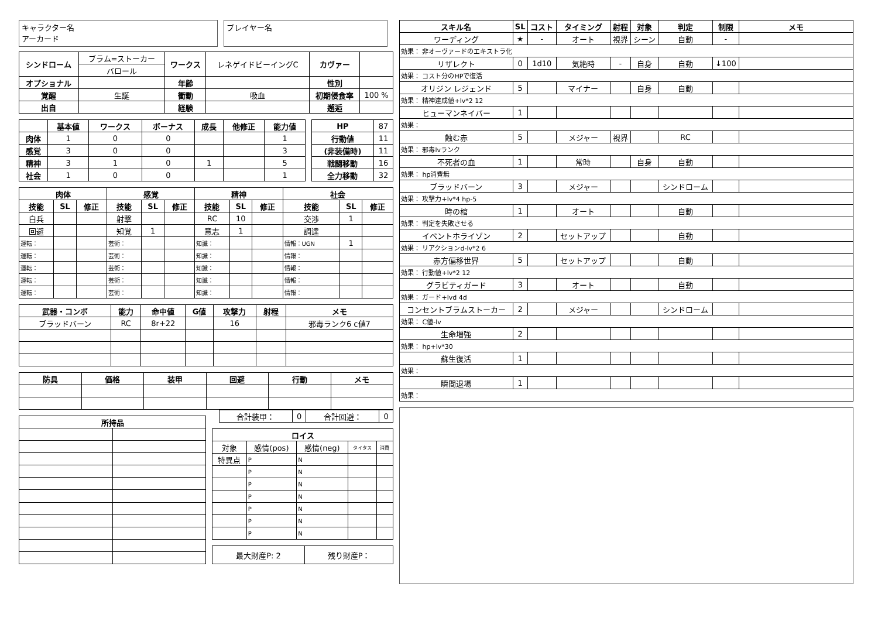キャラクター名
アーカード
プレイヤー名
| シンドローム | ブラム=ストーカー | ワークス | レネゲイドビーイングC | カヴァー | |
| | バロール | | | | |
| オプショナル | | 年齢 | | 性別 | |
| 覚醒 | 生誕 | 衝動 | 吸血 | 初期侵食率 | 100 % |
| 出自 | | 経験 | | 邂逅 | |
| | 基本値 | ワークス | ボーナス | 成長 | 他修正 | 能力値 |
| --- | --- | --- | --- | --- | --- | --- |
| 肉体 | 1 | 0 | 0 | | | 1 |
| 感覚 | 3 | 0 | 0 | | | 3 |
| 精神 | 3 | 1 | 0 | 1 | | 5 |
| 社会 | 1 | 0 | 0 | | | 1 |
| HP | 87 |
| 行動値 | 11 |
| (非装備時) | 11 |
| 戦闘移動 | 16 |
| 全力移動 | 32 |
| 肉体 | | | 感覚 | | | 精神 | | | 社会 | | |
| --- | --- | --- | --- | --- | --- | --- | --- | --- | --- | --- | --- |
| 技能 | SL | 修正 | 技能 | SL | 修正 | 技能 | SL | 修正 | 技能 | SL | 修正 |
| 白兵 | | | 射撃 | | | RC | 10 | | 交渉 | 1 | |
| 回避 | | | 知覚 | 1 | | 意志 | 1 | | 調達 | | |
| 運転： | | | 芸術： | | | 知識： | | | 情報：UGN | 1 | |
| 運転： | | | 芸術： | | | 知識： | | | 情報： | | |
| 運転： | | | 芸術： | | | 知識： | | | 情報： | | |
| 運転： | | | 芸術： | | | 知識： | | | 情報： | | |
| 運転： | | | 芸術： | | | 知識： | | | 情報： | | |
| 武器・コンボ | 能力 | 命中値 | G値 | 攻撃力 | 射程 | メモ |
| --- | --- | --- | --- | --- | --- | --- |
| ブラッドバーン | RC | 8r+22 | | 16 | | 邪毒ランク6 c値7 |
| 防具 | 価格 | 装甲 | 回避 | 行動 | メモ |
| --- | --- | --- | --- | --- | --- |
| 所持品 | |
| --- | --- |
| 合計装甲： | 0 | 合計回避： | 0 |
| ロイス | | | | |
| --- | --- | --- | --- | --- |
| 対象 | 感情(pos) | 感情(neg) | タイタス | 消費 |
| 特異点 | P | N | | |
| | P | N | | |
| | P | N | | |
| | P | N | | |
| | P | N | | |
| | P | N | | |
| | P | N | | |
| 最大財産P: 2 | 残り財産P： |
| スキル名 | SL | コスト | タイミング | 射程 | 対象 | 判定 | 制限 | メモ |
| --- | --- | --- | --- | --- | --- | --- | --- | --- |
| ワーディング | ★ | - | オート | 視界 | シーン | 自動 | - | |
| 効果： 非オーヴァードのエキストラ化 | | | | | | | | |
| リザレクト | 0 | 1d10 | 気絶時 | - | 自身 | 自動 | ↓100 | |
| 効果： コスト分のHPで復活 | | | | | | | | |
| オリジン レジェンド | 5 | | マイナー | | 自身 | 自動 | | |
| 効果： 精神達成値+lv*2 12 | | | | | | | | |
| ヒューマンネイバー | 1 | | | | | | | |
| 効果： | | | | | | | | |
| 蝕む赤 | 5 | | メジャー | 視界 | | RC | | |
| 効果： 邪毒lvランク | | | | | | | | |
| 不死者の血 | 1 | | 常時 | | 自身 | 自動 | | |
| 効果： hp消費無 | | | | | | | | |
| ブラッドバーン | 3 | | メジャー | | | シンドローム | | |
| 効果： 攻撃力+lv*4 hp-5 | | | | | | | | |
| 時の棺 | 1 | | オート | | | 自動 | | |
| 効果： 判定を失敗させる | | | | | | | | |
| イベントホライゾン | 2 | | セットアップ | | | 自動 | | |
| 効果： リアクションd-lv*2 6 | | | | | | | | |
| 赤方偏移世界 | 5 | | セットアップ | | | 自動 | | |
| 効果： 行動値+lv*2 12 | | | | | | | | |
| グラビティガード | 3 | | オート | | | 自動 | | |
| 効果： ガード+lvd 4d | | | | | | | | |
| コンセントブラムストーカー | 2 | | メジャー | | | シンドローム | | |
| 効果： C値-lv | | | | | | | | |
| 生命増強 | 2 | | | | | | | |
| 効果： hp+lv*30 | | | | | | | | |
| 蘇生復活 | 1 | | | | | | | |
| 効果： | | | | | | | | |
| 瞬間退場 | 1 | | | | | | | |
| 効果： | | | | | | | | |